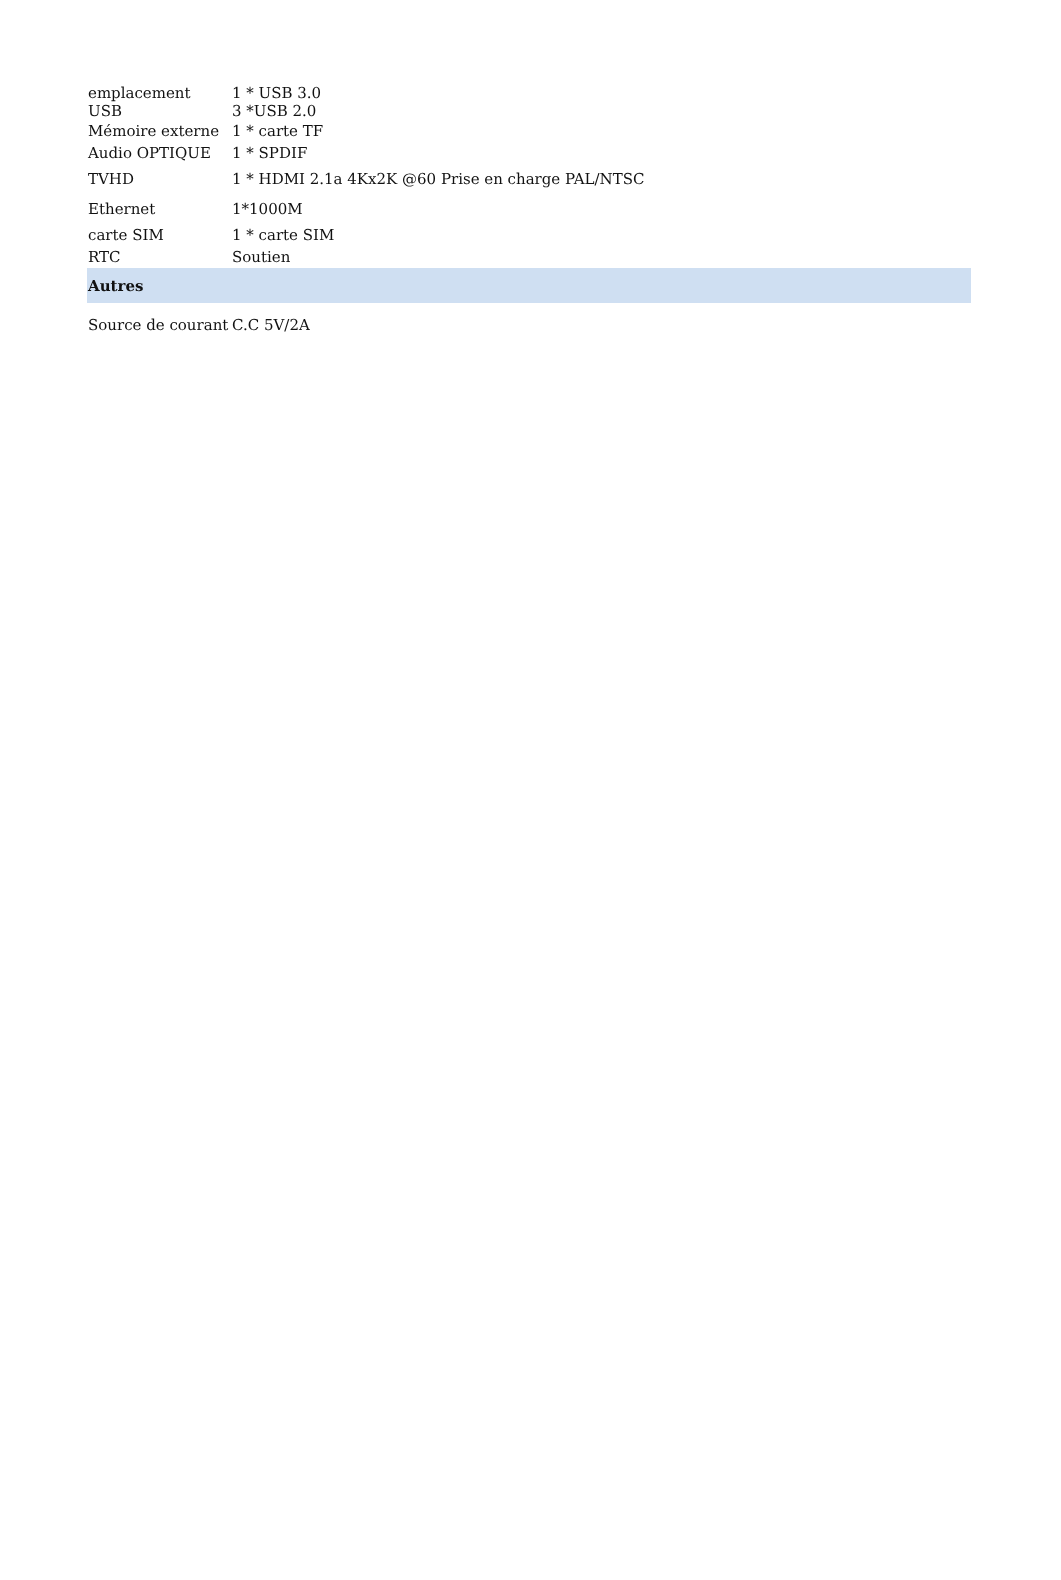| emplacement | 1 * USB 3.0 |
| USB | 3 *USB 2.0 |
| Mémoire externe | 1 * carte TF |
| Audio OPTIQUE | 1 * SPDIF |
| TVHD | 1 * HDMI 2.1a 4Kx2K @60 Prise en charge PAL/NTSC |
| Ethernet | 1*1000M |
| carte SIM | 1 * carte SIM |
| RTC | Soutien |
| Autres | |
| Source de courant | C.C 5V/2A |